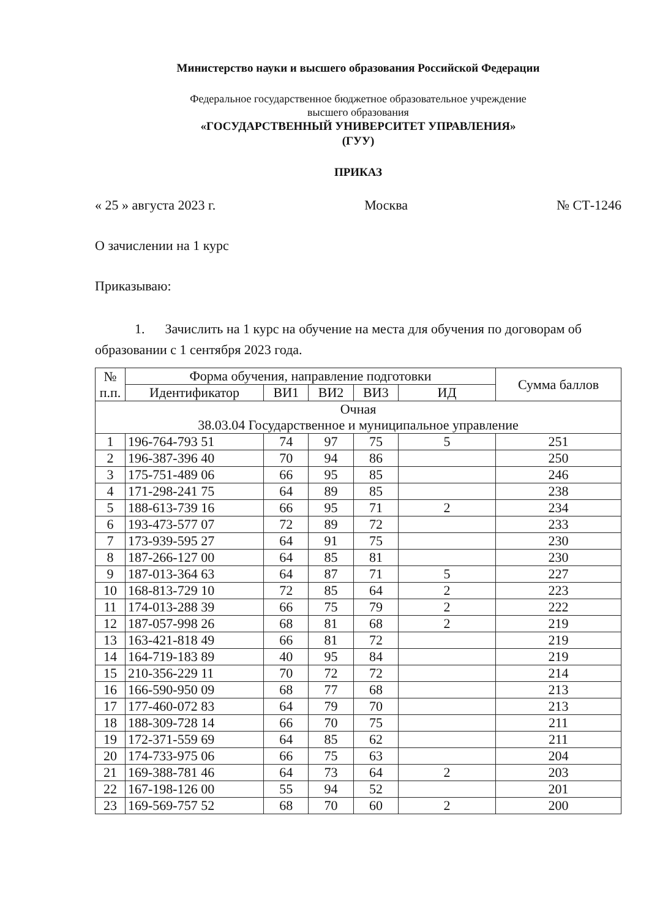Министерство науки и высшего образования Российской Федерации
Федеральное государственное бюджетное образовательное учреждение
высшего образования
«ГОСУДАРСТВЕННЫЙ УНИВЕРСИТЕТ УПРАВЛЕНИЯ»
(ГУУ)
ПРИКАЗ
« 25 » августа 2023 г. Москва № СТ-1246
О зачислении на 1 курс
Приказываю:
1. Зачислить на 1 курс на обучение на места для обучения по договорам об образовании с 1 сентября 2023 года.
| № п.п. | Форма обучения, направление подготовки | | | | | Сумма баллов |
| --- | --- | --- | --- | --- | --- | --- |
| | Идентификатор | ВИ1 | ВИ2 | ВИ3 | ИД | |
| Очная 38.03.04 Государственное и муниципальное управление | | | | | | |
| 1 | 196-764-793 51 | 74 | 97 | 75 | 5 | 251 |
| 2 | 196-387-396 40 | 70 | 94 | 86 | | 250 |
| 3 | 175-751-489 06 | 66 | 95 | 85 | | 246 |
| 4 | 171-298-241 75 | 64 | 89 | 85 | | 238 |
| 5 | 188-613-739 16 | 66 | 95 | 71 | 2 | 234 |
| 6 | 193-473-577 07 | 72 | 89 | 72 | | 233 |
| 7 | 173-939-595 27 | 64 | 91 | 75 | | 230 |
| 8 | 187-266-127 00 | 64 | 85 | 81 | | 230 |
| 9 | 187-013-364 63 | 64 | 87 | 71 | 5 | 227 |
| 10 | 168-813-729 10 | 72 | 85 | 64 | 2 | 223 |
| 11 | 174-013-288 39 | 66 | 75 | 79 | 2 | 222 |
| 12 | 187-057-998 26 | 68 | 81 | 68 | 2 | 219 |
| 13 | 163-421-818 49 | 66 | 81 | 72 | | 219 |
| 14 | 164-719-183 89 | 40 | 95 | 84 | | 219 |
| 15 | 210-356-229 11 | 70 | 72 | 72 | | 214 |
| 16 | 166-590-950 09 | 68 | 77 | 68 | | 213 |
| 17 | 177-460-072 83 | 64 | 79 | 70 | | 213 |
| 18 | 188-309-728 14 | 66 | 70 | 75 | | 211 |
| 19 | 172-371-559 69 | 64 | 85 | 62 | | 211 |
| 20 | 174-733-975 06 | 66 | 75 | 63 | | 204 |
| 21 | 169-388-781 46 | 64 | 73 | 64 | 2 | 203 |
| 22 | 167-198-126 00 | 55 | 94 | 52 | | 201 |
| 23 | 169-569-757 52 | 68 | 70 | 60 | 2 | 200 |